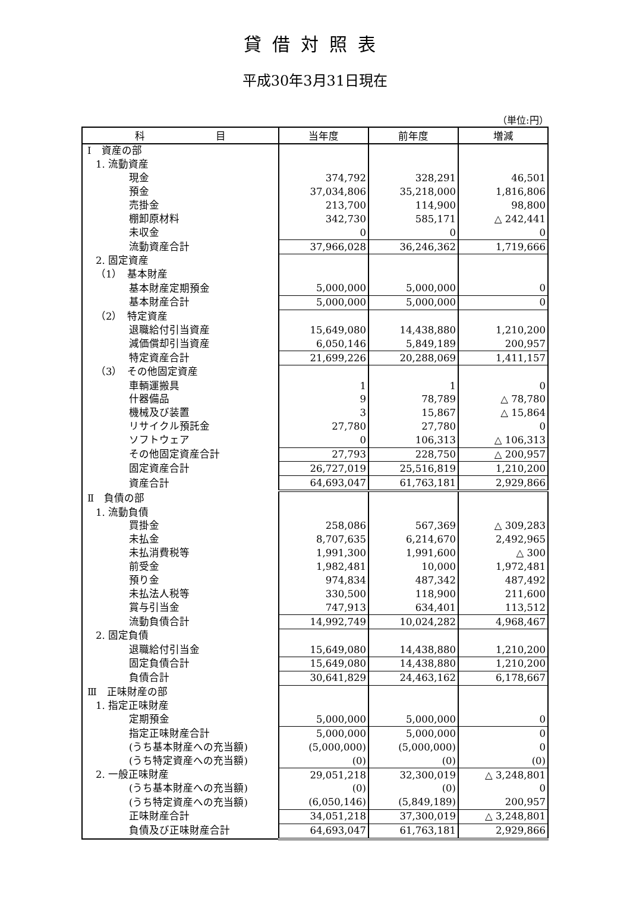貸借対照表
平成30年3月31日現在
（単位:円）
| 科 目 | 当年度 | 前年度 | 増減 |
| --- | --- | --- | --- |
| Ⅰ 資産の部 | | | |
| 1. 流動資産 | | | |
| 現金 | 374,792 | 328,291 | 46,501 |
| 預金 | 37,034,806 | 35,218,000 | 1,816,806 |
| 売掛金 | 213,700 | 114,900 | 98,800 |
| 棚卸原材料 | 342,730 | 585,171 | △ 242,441 |
| 未収金 | 0 | 0 | 0 |
| 流動資産合計 | 37,966,028 | 36,246,362 | 1,719,666 |
| 2. 固定資産 | | | |
| （1） 基本財産 | | | |
| 基本財産定期預金 | 5,000,000 | 5,000,000 | 0 |
| 基本財産合計 | 5,000,000 | 5,000,000 | 0 |
| （2） 特定資産 | | | |
| 退職給付引当資産 | 15,649,080 | 14,438,880 | 1,210,200 |
| 減価償却引当資産 | 6,050,146 | 5,849,189 | 200,957 |
| 特定資産合計 | 21,699,226 | 20,288,069 | 1,411,157 |
| （3） その他固定資産 | | | |
| 車輌運搬具 | 1 | 1 | 0 |
| 什器備品 | 9 | 78,789 | △ 78,780 |
| 機械及び装置 | 3 | 15,867 | △ 15,864 |
| リサイクル預託金 | 27,780 | 27,780 | 0 |
| ソフトウェア | 0 | 106,313 | △ 106,313 |
| その他固定資産合計 | 27,793 | 228,750 | △ 200,957 |
| 固定資産合計 | 26,727,019 | 25,516,819 | 1,210,200 |
| 資産合計 | 64,693,047 | 61,763,181 | 2,929,866 |
| Ⅱ 負債の部 | | | |
| 1. 流動負債 | | | |
| 買掛金 | 258,086 | 567,369 | △ 309,283 |
| 未払金 | 8,707,635 | 6,214,670 | 2,492,965 |
| 未払消費税等 | 1,991,300 | 1,991,600 | △ 300 |
| 前受金 | 1,982,481 | 10,000 | 1,972,481 |
| 預り金 | 974,834 | 487,342 | 487,492 |
| 未払法人税等 | 330,500 | 118,900 | 211,600 |
| 賞与引当金 | 747,913 | 634,401 | 113,512 |
| 流動負債合計 | 14,992,749 | 10,024,282 | 4,968,467 |
| 2. 固定負債 | | | |
| 退職給付引当金 | 15,649,080 | 14,438,880 | 1,210,200 |
| 固定負債合計 | 15,649,080 | 14,438,880 | 1,210,200 |
| 負債合計 | 30,641,829 | 24,463,162 | 6,178,667 |
| Ⅲ 正味財産の部 | | | |
| 1. 指定正味財産 | | | |
| 定期預金 | 5,000,000 | 5,000,000 | 0 |
| 指定正味財産合計 | 5,000,000 | 5,000,000 | 0 |
| (うち基本財産への充当額) | (5,000,000) | (5,000,000) | 0 |
| (うち特定資産への充当額) | (0) | (0) | (0) |
| 2. 一般正味財産 | 29,051,218 | 32,300,019 | △ 3,248,801 |
| (うち基本財産への充当額) | (0) | (0) | 0 |
| (うち特定資産への充当額) | (6,050,146) | (5,849,189) | 200,957 |
| 正味財産合計 | 34,051,218 | 37,300,019 | △ 3,248,801 |
| 負債及び正味財産合計 | 64,693,047 | 61,763,181 | 2,929,866 |